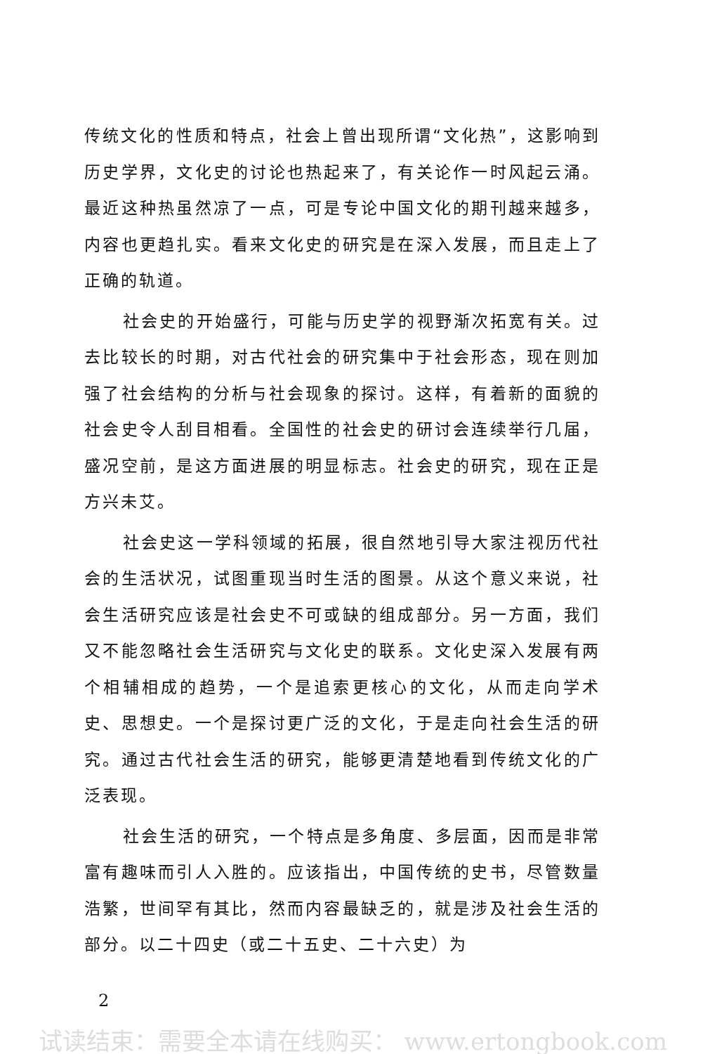传统文化的性质和特点，社会上曾出现所谓“文化热”，这影响到历史学界，文化史的讨论也热起来了，有关论作一时风起云涌。最近这种热虽然凉了一点，可是专论中国文化的期刊越来越多，内容也更趋扎实。看来文化史的研究是在深入发展，而且走上了正确的轨道。
社会史的开始盛行，可能与历史学的视野渐次拓宽有关。过去比较长的时期，对古代社会的研究集中于社会形态，现在则加强了社会结构的分析与社会现象的探讨。这样，有着新的面貌的社会史令人刮目相看。全国性的社会史的研讨会连续举行几届，盛况空前，是这方面进展的明显标志。社会史的研究，现在正是方兴未艾。
社会史这一学科领域的拓展，很自然地引导大家注视历代社会的生活状况，试图重现当时生活的图景。从这个意义来说，社会生活研究应该是社会史不可或缺的组成部分。另一方面，我们又不能忽略社会生活研究与文化史的联系。文化史深入发展有两个相辅相成的趋势，一个是追索更核心的文化，从而走向学术史、思想史。一个是探讨更广泛的文化，于是走向社会生活的研究。通过古代社会生活的研究，能够更清楚地看到传统文化的广泛表现。
社会生活的研究，一个特点是多角度、多层面，因而是非常富有趣味而引人入胜的。应该指出，中国传统的史书，尽管数量浩繁，世间罕有其比，然而内容最缺乏的，就是涉及社会生活的部分。以二十四史（或二十五史、二十六史）为
2
试读结束：需要全本请在线购买： www.ertongbook.com